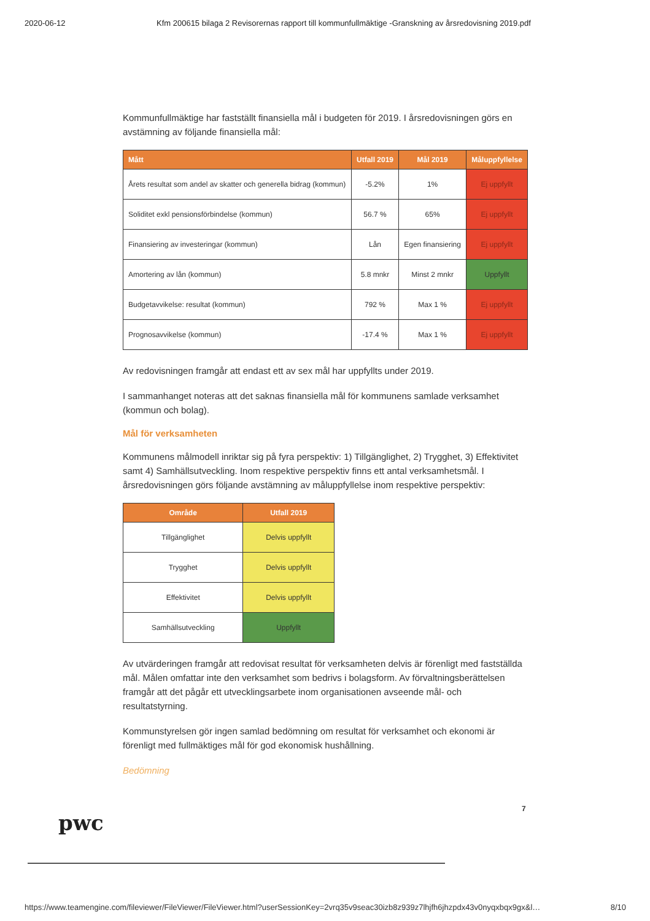2020-06-12 Kfm 200615 bilaga 2 Revisorernas rapport till kommunfullmäktige -Granskning av årsredovisning 2019.pdf
Kommunfullmäktige har fastställt finansiella mål i budgeten för 2019. I årsredovisningen görs en avstämning av följande finansiella mål:
| Mått | Utfall 2019 | Mål 2019 | Måluppfyllelse |
| --- | --- | --- | --- |
| Årets resultat som andel av skatter och generella bidrag (kommun) | -5.2% | 1% | Ej uppfyllt |
| Soliditet exkl pensionsförbindelse (kommun) | 56.7 % | 65% | Ej uppfyllt |
| Finansiering av investeringar (kommun) | Lån | Egen finansiering | Ej uppfyllt |
| Amortering av lån (kommun) | 5.8 mnkr | Minst 2 mnkr | Uppfyllt |
| Budgetavvikelse: resultat (kommun) | 792 % | Max 1 % | Ej uppfyllt |
| Prognosavvikelse (kommun) | -17.4 % | Max 1 % | Ej uppfyllt |
Av redovisningen framgår att endast ett av sex mål har uppfyllts under 2019.
I sammanhanget noteras att det saknas finansiella mål för kommunens samlade verksamhet (kommun och bolag).
Mål för verksamheten
Kommunens målmodell inriktar sig på fyra perspektiv: 1) Tillgänglighet, 2) Trygghet, 3) Effektivitet samt 4) Samhällsutveckling. Inom respektive perspektiv finns ett antal verksamhetsmål. I årsredovisningen görs följande avstämning av måluppfyllelse inom respektive perspektiv:
| Område | Utfall 2019 |
| --- | --- |
| Tillgänglighet | Delvis uppfyllt |
| Trygghet | Delvis uppfyllt |
| Effektivitet | Delvis uppfyllt |
| Samhällsutveckling | Uppfyllt |
Av utvärderingen framgår att redovisat resultat för verksamheten delvis är förenligt med fastställda mål. Målen omfattar inte den verksamhet som bedrivs i bolagsform. Av förvaltningsberättelsen framgår att det pågår ett utvecklingsarbete inom organisationen avseende mål- och resultatstyrning.
Kommunstyrelsen gör ingen samlad bedömning om resultat för verksamhet och ekonomi är förenligt med fullmäktiges mål för god ekonomisk hushållning.
Bedömning
pwc
7
https://www.teamengine.com/fileviewer/FileViewer/FileViewer.html?userSessionKey=2vrq35v9seac30izb8z939z7lhjfh6jhzpdx43v0nyqxbqx9gx&l… 8/10